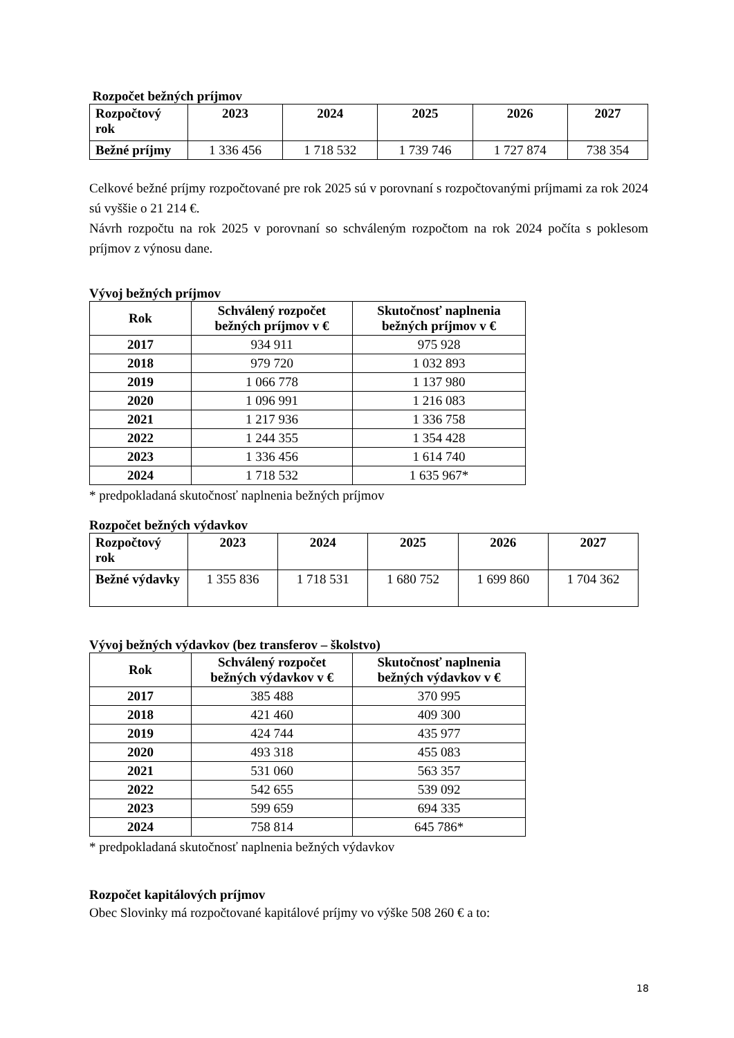Rozpočet bežných príjmov
| Rozpočtový rok | 2023 | 2024 | 2025 | 2026 | 2027 |
| --- | --- | --- | --- | --- | --- |
| Bežné príjmy | 1 336 456 | 1 718 532 | 1 739 746 | 1 727 874 | 738 354 |
Celkové bežné príjmy rozpočtované pre rok 2025 sú v porovnaní s rozpočtovanými príjmami za rok 2024 sú vyššie o 21 214 €.
Návrh rozpočtu na rok 2025 v porovnaní so schváleným rozpočtom na rok 2024 počíta s poklesom príjmov z výnosu dane.
Vývoj bežných príjmov
| Rok | Schválený rozpočet bežných príjmov v € | Skutočnosť naplnenia bežných príjmov v € |
| --- | --- | --- |
| 2017 | 934 911 | 975 928 |
| 2018 | 979 720 | 1 032 893 |
| 2019 | 1 066 778 | 1 137 980 |
| 2020 | 1 096 991 | 1 216 083 |
| 2021 | 1 217 936 | 1 336 758 |
| 2022 | 1 244 355 | 1 354 428 |
| 2023 | 1 336 456 | 1 614 740 |
| 2024 | 1 718 532 | 1 635 967* |
* predpokladaná skutočnosť naplnenia bežných príjmov
Rozpočet bežných výdavkov
| Rozpočtový rok | 2023 | 2024 | 2025 | 2026 | 2027 |
| --- | --- | --- | --- | --- | --- |
| Bežné výdavky | 1 355 836 | 1 718 531 | 1 680 752 | 1 699 860 | 1 704 362 |
Vývoj bežných výdavkov (bez transferov – školstvo)
| Rok | Schválený rozpočet bežných výdavkov v € | Skutočnosť naplnenia bežných výdavkov v € |
| --- | --- | --- |
| 2017 | 385 488 | 370 995 |
| 2018 | 421 460 | 409 300 |
| 2019 | 424 744 | 435 977 |
| 2020 | 493 318 | 455 083 |
| 2021 | 531 060 | 563 357 |
| 2022 | 542 655 | 539 092 |
| 2023 | 599 659 | 694 335 |
| 2024 | 758 814 | 645 786* |
* predpokladaná skutočnosť naplnenia bežných výdavkov
Rozpočet kapitálových príjmov
Obec Slovinky má rozpočtované kapitálové príjmy vo výške 508 260 € a to:
18